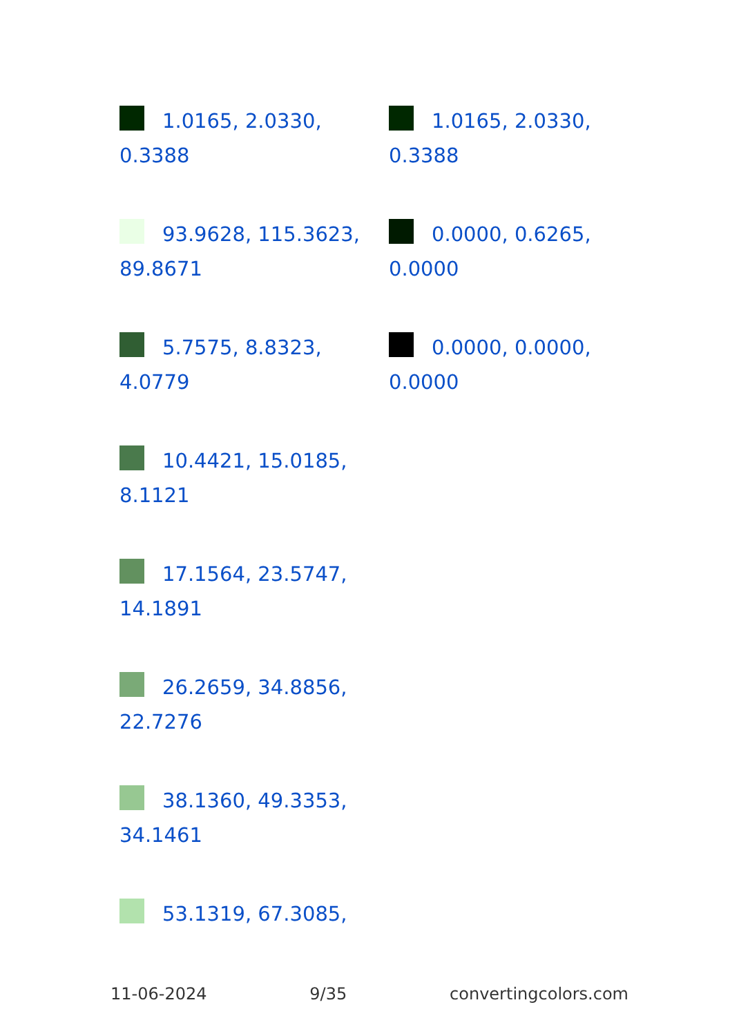1.0165, 2.0330,
0.3388
93.9628, 115.3623,
89.8671
5.7575, 8.8323,
4.0779
10.4421, 15.0185,
8.1121
17.1564, 23.5747,
14.1891
26.2659, 34.8856,
22.7276
38.1360, 49.3353,
34.1461
53.1319, 67.3085,
1.0165, 2.0330,
0.3388
0.0000, 0.6265,
0.0000
0.0000, 0.0000,
0.0000
11-06-2024 9/35 convertingcolors.com